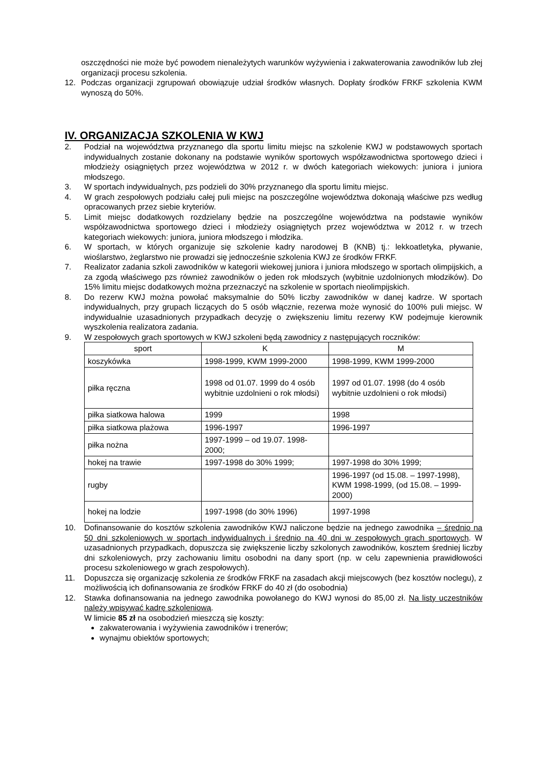oszczędności nie może być powodem nienależytych warunków wyżywienia i zakwaterowania zawodników lub złej organizacji procesu szkolenia.
12. Podczas organizacji zgrupowań obowiązuje udział środków własnych. Dopłaty środków FRKF szkolenia KWM wynoszą do 50%.
IV. ORGANIZACJA SZKOLENIA W KWJ
2. Podział na województwa przyznanego dla sportu limitu miejsc na szkolenie KWJ w podstawowych sportach indywidualnych zostanie dokonany na podstawie wyników sportowych współzawodnictwa sportowego dzieci i młodzieży osiągniętych przez województwa w 2012 r. w dwóch kategoriach wiekowych: juniora i juniora młodszego.
3. W sportach indywidualnych, pzs podzieli do 30% przyznanego dla sportu limitu miejsc.
4. W grach zespołowych podziału całej puli miejsc na poszczególne województwa dokonają właściwe pzs według opracowanych przez siebie kryteriów.
5. Limit miejsc dodatkowych rozdzielany będzie na poszczególne województwa na podstawie wyników współzawodnictwa sportowego dzieci i młodzieży osiągniętych przez województwa w 2012 r. w trzech kategoriach wiekowych: juniora, juniora młodszego i młodzika.
6. W sportach, w których organizuje się szkolenie kadry narodowej B (KNB) tj.: lekkoatletyka, pływanie, wioślarstwo, żeglarstwo nie prowadzi się jednocześnie szkolenia KWJ ze środków FRKF.
7. Realizator zadania szkoli zawodników w kategorii wiekowej juniora i juniora młodszego w sportach olimpijskich, a za zgodą właściwego pzs również zawodników o jeden rok młodszych (wybitnie uzdolnionych młodzików). Do 15% limitu miejsc dodatkowych można przeznaczyć na szkolenie w sportach nieolimpijskich.
8. Do rezerw KWJ można powołać maksymalnie do 50% liczby zawodników w danej kadrze. W sportach indywidualnych, przy grupach liczących do 5 osób włącznie, rezerwa może wynosić do 100% puli miejsc. W indywidualnie uzasadnionych przypadkach decyzję o zwiększeniu limitu rezerwy KW podejmuje kierownik wyszkolenia realizatora zadania.
9. W zespołowych grach sportowych w KWJ szkoleni będą zawodnicy z następujących roczników:
| sport | K | M |
| --- | --- | --- |
| koszykówka | 1998-1999, KWM 1999-2000 | 1998-1999, KWM 1999-2000 |
| piłka ręczna | 1998 od 01.07. 1999 do 4 osób wybitnie uzdolnieni o rok młodsi) | 1997 od 01.07. 1998 (do 4 osób wybitnie uzdolnieni o rok młodsi) |
| piłka siatkowa halowa | 1999 | 1998 |
| piłka siatkowa plażowa | 1996-1997 | 1996-1997 |
| piłka nożna | 1997-1999 – od 19.07. 1998-2000; | |
| hokej na trawie | 1997-1998 do 30% 1999; | 1997-1998 do 30% 1999; |
| rugby | | 1996-1997 (od 15.08. – 1997-1998), KWM 1998-1999, (od 15.08. – 1999-2000) |
| hokej na lodzie | 1997-1998 (do 30% 1996) | 1997-1998 |
10. Dofinansowanie do kosztów szkolenia zawodników KWJ naliczone będzie na jednego zawodnika – średnio na 50 dni szkoleniowych w sportach indywidualnych i średnio na 40 dni w zespołowych grach sportowych. W uzasadnionych przypadkach, dopuszcza się zwiększenie liczby szkolonych zawodników, kosztem średniej liczby dni szkoleniowych, przy zachowaniu limitu osobodni na dany sport (np. w celu zapewnienia prawidłowości procesu szkoleniowego w grach zespołowych).
11. Dopuszcza się organizację szkolenia ze środków FRKF na zasadach akcji miejscowych (bez kosztów noclegu), z możliwością ich dofinansowania ze środków FRKF do 40 zł (do osobodnia)
12. Stawka dofinansowania na jednego zawodnika powołanego do KWJ wynosi do 85,00 zł. Na listy uczestników należy wpisywać kadrę szkoleniową.
W limicie 85 zł na osobodzień mieszczą się koszty:
zakwaterowania i wyżywienia zawodników i trenerów;
wynajmu obiektów sportowych;